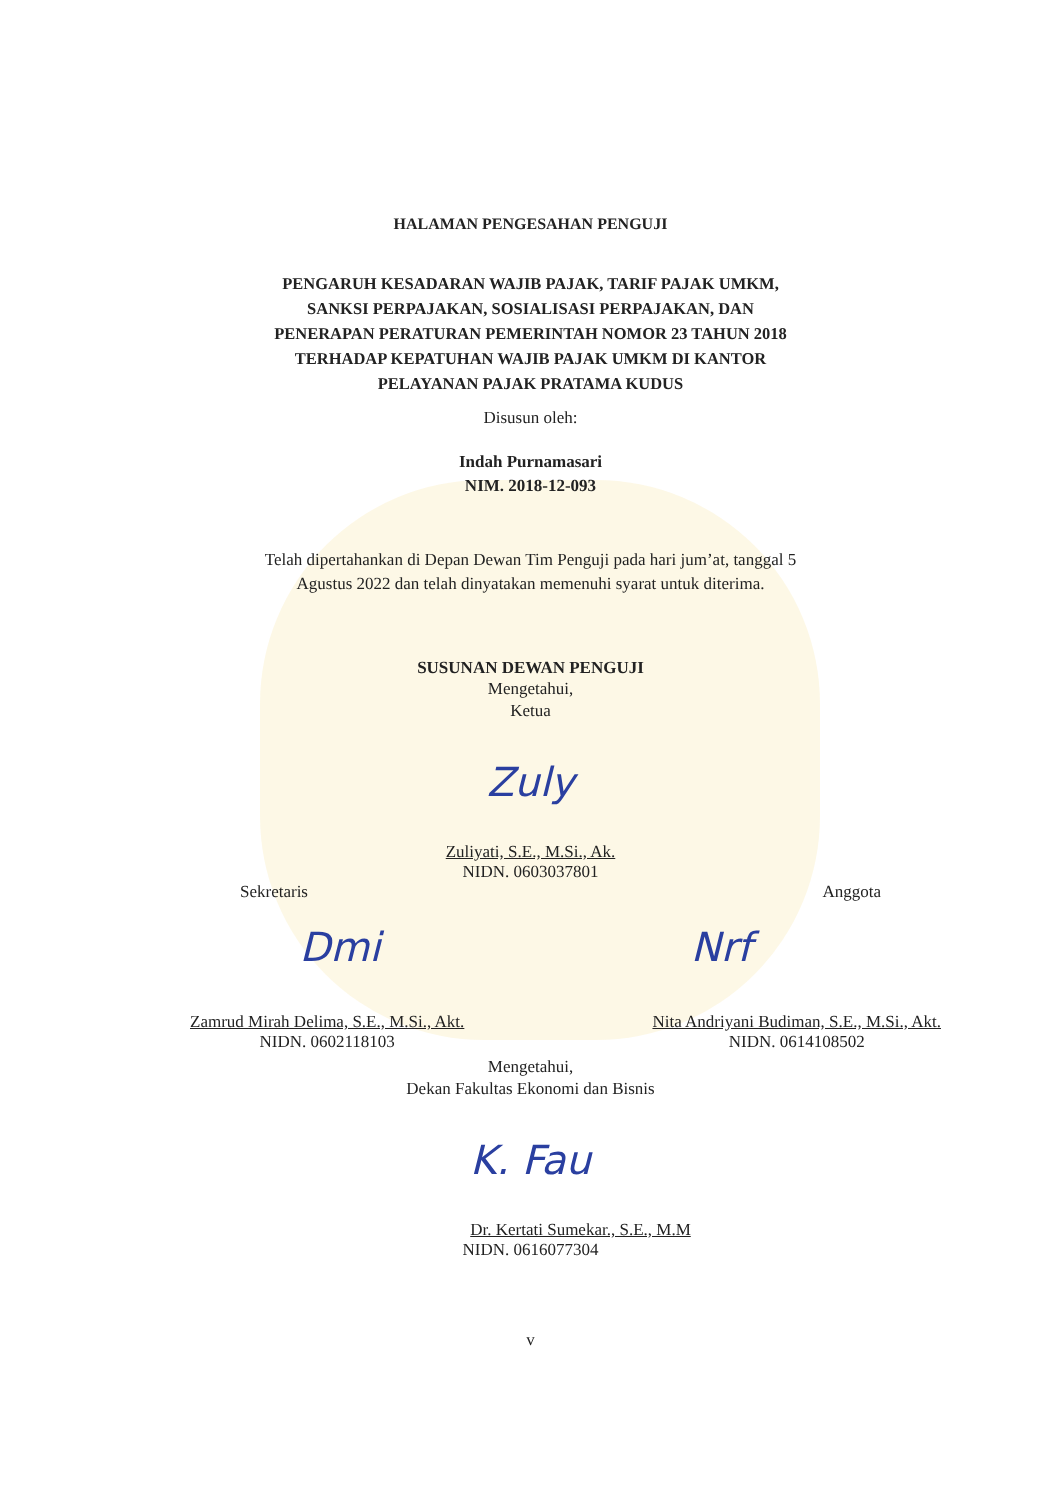HALAMAN PENGESAHAN PENGUJI
PENGARUH KESADARAN WAJIB PAJAK, TARIF PAJAK UMKM,
SANKSI PERPAJAKAN, SOSIALISASI PERPAJAKAN, DAN
PENERAPAN PERATURAN PEMERINTAH NOMOR 23 TAHUN 2018
TERHADAP KEPATUHAN WAJIB PAJAK UMKM DI KANTOR
PELAYANAN PAJAK PRATAMA KUDUS
Disusun oleh:
Indah Purnamasari
NIM. 2018-12-093
Telah dipertahankan di Depan Dewan Tim Penguji pada hari jum’at, tanggal 5
Agustus 2022 dan telah dinyatakan memenuhi syarat untuk diterima.
SUSUNAN DEWAN PENGUJI
Mengetahui,
Ketua
Zuly
Zuliyati, S.E., M.Si., Ak.
NIDN. 0603037801
Sekretaris Anggota
Dmi Nrf
Zamrud Mirah Delima, S.E., M.Si., Akt.
NIDN. 0602118103
Nita Andriyani Budiman, S.E., M.Si., Akt.
NIDN. 0614108502
Mengetahui,
Dekan Fakultas Ekonomi dan Bisnis
K. Fau
Dr. Kertati Sumekar., S.E., M.M
NIDN. 0616077304
v